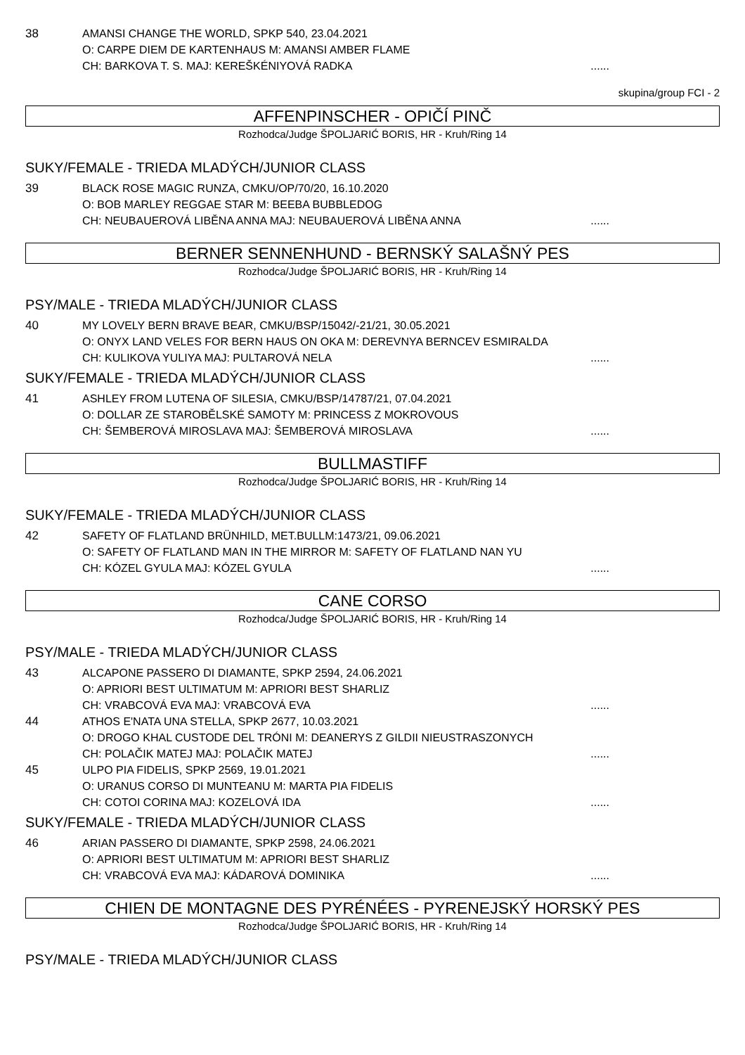38 AMANSI CHANGE THE WORLD, SPKP 540, 23.04.2021
O: CARPE DIEM DE KARTENHAUS M: AMANSI AMBER FLAME
CH: BARKOVA T. S. MAJ: KEREŠKÉNIYOVÁ RADKA......
skupina/group FCI - 2
AFFENPINSCHER - OPIČÍ PINČ
Rozhodca/Judge ŠPOLJARIĆ BORIS, HR - Kruh/Ring 14
SUKY/FEMALE - TRIEDA MLADÝCH/JUNIOR CLASS
39 BLACK ROSE MAGIC RUNZA, CMKU/OP/70/20, 16.10.2020
O: BOB MARLEY REGGAE STAR M: BEEBA BUBBLEDOG
CH: NEUBAUEROVÁ LIBĚNA ANNA MAJ: NEUBAUEROVÁ LIBĚNA ANNA......
BERNER SENNENHUND - BERNSKÝ SALAŠNÝ PES
Rozhodca/Judge ŠPOLJARIĆ BORIS, HR - Kruh/Ring 14
PSY/MALE - TRIEDA MLADÝCH/JUNIOR CLASS
40 MY LOVELY BERN BRAVE BEAR, CMKU/BSP/15042/-21/21, 30.05.2021
O: ONYX LAND VELES FOR BERN HAUS ON OKA M: DEREVNYA BERNCEV ESMIRALDA
CH: KULIKOVA YULIYA MAJ: PULTAROVÁ NELA......
SUKY/FEMALE - TRIEDA MLADÝCH/JUNIOR CLASS
41 ASHLEY FROM LUTENA OF SILESIA, CMKU/BSP/14787/21, 07.04.2021
O: DOLLAR ZE STAROBĚLSKÉ SAMOTY M: PRINCESS Z MOKROVOUS
CH: ŠEMBEROVÁ MIROSLAVA MAJ: ŠEMBEROVÁ MIROSLAVA......
BULLMASTIFF
Rozhodca/Judge ŠPOLJARIĆ BORIS, HR - Kruh/Ring 14
SUKY/FEMALE - TRIEDA MLADÝCH/JUNIOR CLASS
42 SAFETY OF FLATLAND BRÜNHILD, MET.BULLM:1473/21, 09.06.2021
O: SAFETY OF FLATLAND MAN IN THE MIRROR M: SAFETY OF FLATLAND NAN YU
CH: KÓZEL GYULA MAJ: KÓZEL GYULA......
CANE CORSO
Rozhodca/Judge ŠPOLJARIĆ BORIS, HR - Kruh/Ring 14
PSY/MALE - TRIEDA MLADÝCH/JUNIOR CLASS
43 ALCAPONE PASSERO DI DIAMANTE, SPKP 2594, 24.06.2021
O: APRIORI BEST ULTIMATUM M: APRIORI BEST SHARLIZ
CH: VRABCOVÁ EVA MAJ: VRABCOVÁ EVA......
44 ATHOS E'NATA UNA STELLA, SPKP 2677, 10.03.2021
O: DROGO KHAL CUSTODE DEL TRÓNI M: DEANERYS Z GILDII NIEUSTRASZONYCH
CH: POLAČIK MATEJ MAJ: POLAČIK MATEJ......
45 ULPO PIA FIDELIS, SPKP 2569, 19.01.2021
O: URANUS CORSO DI MUNTEANU M: MARTA PIA FIDELIS
CH: COTOI CORINA MAJ: KOZELOVÁ IDA......
SUKY/FEMALE - TRIEDA MLADÝCH/JUNIOR CLASS
46 ARIAN PASSERO DI DIAMANTE, SPKP 2598, 24.06.2021
O: APRIORI BEST ULTIMATUM M: APRIORI BEST SHARLIZ
CH: VRABCOVÁ EVA MAJ: KÁDAROVÁ DOMINIKA......
CHIEN DE MONTAGNE DES PYRÉNÉES - PYRENEJSKÝ HORSKÝ PES
Rozhodca/Judge ŠPOLJARIĆ BORIS, HR - Kruh/Ring 14
PSY/MALE - TRIEDA MLADÝCH/JUNIOR CLASS